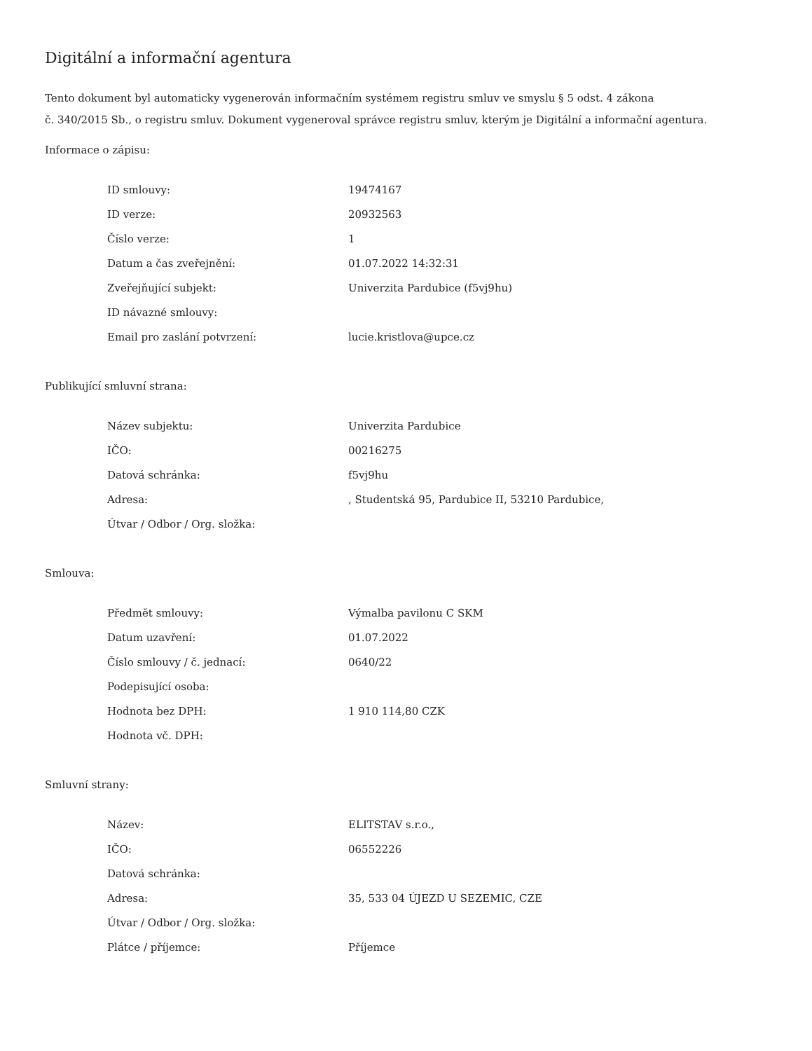Digitální a informační agentura
Tento dokument byl automaticky vygenerován informačním systémem registru smluv ve smyslu § 5 odst. 4 zákona
č. 340/2015 Sb., o registru smluv. Dokument vygeneroval správce registru smluv, kterým je Digitální a informační agentura.
Informace o zápisu:
| ID smlouvy: | 19474167 |
| ID verze: | 20932563 |
| Číslo verze: | 1 |
| Datum a čas zveřejnění: | 01.07.2022 14:32:31 |
| Zveřejňující subjekt: | Univerzita Pardubice (f5vj9hu) |
| ID návazné smlouvy: | |
| Email pro zaslání potvrzení: | lucie.kristlova@upce.cz |
Publikující smluvní strana:
| Název subjektu: | Univerzita Pardubice |
| IČO: | 00216275 |
| Datová schránka: | f5vj9hu |
| Adresa: | , Studentská 95, Pardubice II, 53210 Pardubice, |
| Útvar / Odbor / Org. složka: | |
Smlouva:
| Předmět smlouvy: | Výmalba pavilonu C SKM |
| Datum uzavření: | 01.07.2022 |
| Číslo smlouvy / č. jednací: | 0640/22 |
| Podepisující osoba: | |
| Hodnota bez DPH: | 1 910 114,80 CZK |
| Hodnota vč. DPH: | |
Smluvní strany:
| Název: | ELITSTAV s.r.o., |
| IČO: | 06552226 |
| Datová schránka: | |
| Adresa: | 35, 533 04 ÚJEZD U SEZEMIC, CZE |
| Útvar / Odbor / Org. složka: | |
| Plátce / příjemce: | Příjemce |